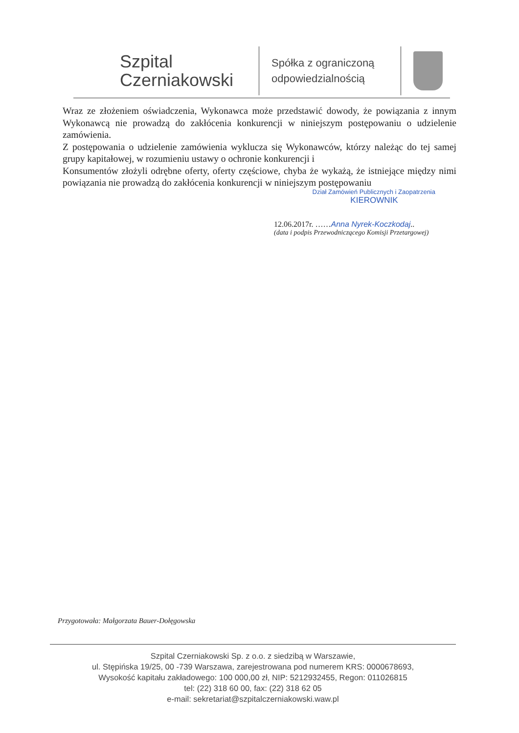Szpital
Czerniakowski
Spółka z ograniczoną odpowiedzialnością
Wraz ze złożeniem oświadczenia, Wykonawca może przedstawić dowody, że powiązania z innym Wykonawcą nie prowadzą do zakłócenia konkurencji w niniejszym postępowaniu o udzielenie zamówienia.
Z postępowania o udzielenie zamówienia wyklucza się Wykonawców, którzy należąc do tej samej grupy kapitałowej, w rozumieniu ustawy o ochronie konkurencji i
Konsumentów złożyli odrębne oferty, oferty częściowe, chyba że wykażą, że istniejące między nimi powiązania nie prowadzą do zakłócenia konkurencji w niniejszym postępowaniu
Dział Zamówień Publicznych i Zaopatrzenia
KIEROWNIK
12.06.2017r. ……Anna Nyrek-Koczkodaj..
(data i podpis Przewodniczącego Komisji Przetargowej)
Przygotowała: Małgorzata Bauer-Dołęgowska
Szpital Czerniakowski Sp. z o.o. z siedzibą w Warszawie,
ul. Stępińska 19/25, 00 -739 Warszawa, zarejestrowana pod numerem KRS: 0000678693,
Wysokość kapitału zakładowego: 100 000,00 zł, NIP: 5212932455, Regon: 011026815
tel: (22) 318 60 00, fax: (22) 318 62 05
e-mail: sekretariat@szpitalczerniakowski.waw.pl